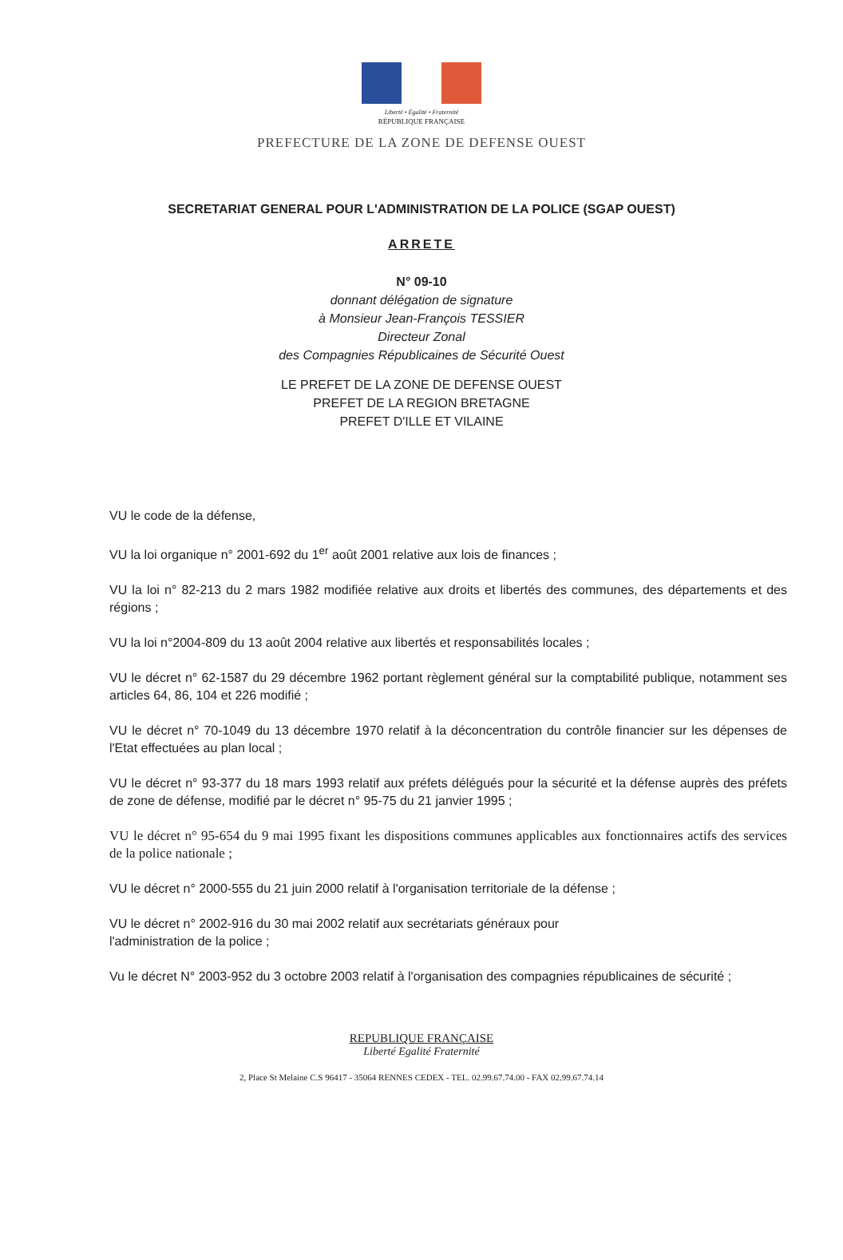Liberté • Égalité • Fraternité
RÉPUBLIQUE FRANÇAISE
PREFECTURE DE LA ZONE DE DEFENSE OUEST
SECRETARIAT GENERAL POUR L'ADMINISTRATION DE LA POLICE (SGAP OUEST)
ARRETE
N° 09-10
donnant délégation de signature
à Monsieur Jean-François TESSIER
Directeur Zonal
des Compagnies Républicaines de Sécurité Ouest
LE PREFET DE LA ZONE DE DEFENSE OUEST
PREFET DE LA REGION BRETAGNE
PREFET D'ILLE ET VILAINE
VU le code de la défense,
VU la loi organique n° 2001-692 du 1<sup>er</sup> août 2001 relative aux lois de finances ;
VU la loi n° 82-213 du 2 mars 1982 modifiée relative aux droits et libertés des communes, des départements et des régions ;
VU la loi n°2004-809 du 13 août 2004 relative aux libertés et responsabilités locales ;
VU le décret n° 62-1587 du 29 décembre 1962 portant règlement général sur la comptabilité publique, notamment ses articles 64, 86, 104 et 226 modifié ;
VU le décret n° 70-1049 du 13 décembre 1970 relatif à la déconcentration du contrôle financier sur les dépenses de l'Etat effectuées au plan local ;
VU le décret n° 93-377 du 18 mars 1993 relatif aux préfets délégués pour la sécurité et la défense auprès des préfets de zone de défense, modifié par le décret n° 95-75 du 21 janvier 1995 ;
VU le décret n° 95-654 du 9 mai 1995 fixant les dispositions communes applicables aux fonctionnaires actifs des services de la police nationale ;
VU le décret n° 2000-555 du 21 juin 2000 relatif à l'organisation territoriale de la défense ;
VU le décret n° 2002-916 du 30 mai 2002 relatif aux secrétariats généraux pour
l'administration de la police ;
Vu le décret N° 2003-952 du 3 octobre 2003 relatif à l'organisation des compagnies républicaines de sécurité ;
REPUBLIQUE FRANÇAISE
Liberté Egalité Fraternité
2, Place St Melaine C.S 96417 - 35064 RENNES CEDEX - TEL. 02.99.67.74.00 - FAX 02.99.67.74.14